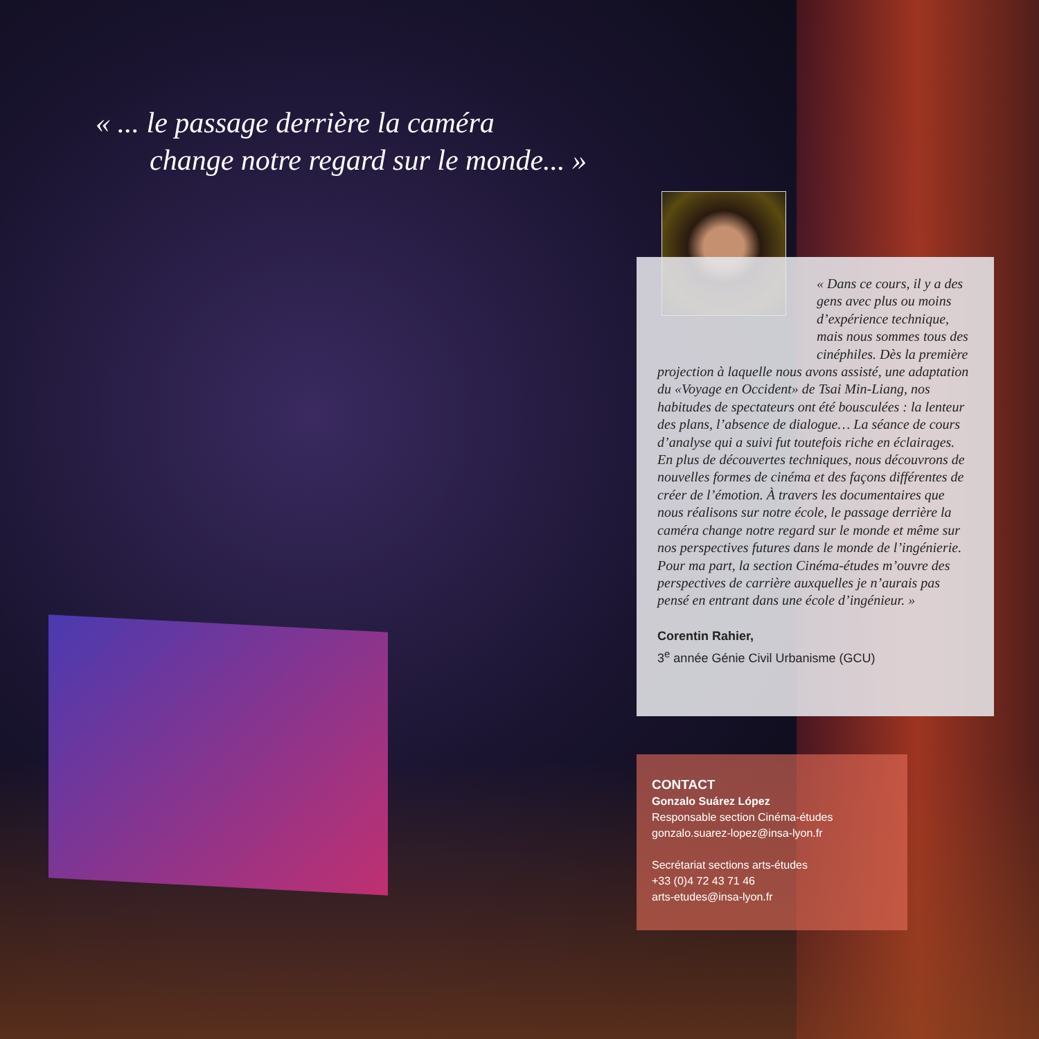« ... le passage derrière la caméra
change notre regard sur le monde... »
« Dans ce cours, il y a des gens avec plus ou moins d’expérience technique, mais nous sommes tous des cinéphiles. Dès la première projection à laquelle nous avons assisté, une adaptation du «Voyage en Occident» de Tsai Min-Liang, nos habitudes de spectateurs ont été bousculées : la lenteur des plans, l’absence de dialogue… La séance de cours d’analyse qui a suivi fut toutefois riche en éclairages. En plus de découvertes techniques, nous découvrons de nouvelles formes de cinéma et des façons différentes de créer de l’émotion. À travers les documentaires que nous réalisons sur notre école, le passage derrière la caméra change notre regard sur le monde et même sur nos perspectives futures dans le monde de l’ingénierie. Pour ma part, la section Cinéma-études m’ouvre des perspectives de carrière auxquelles je n’aurais pas pensé en entrant dans une école d’ingénieur. »
Corentin Rahier,
3<sup>e</sup> année Génie Civil Urbanisme (GCU)
CONTACT
Gonzalo Suárez López
Responsable section Cinéma-études
gonzalo.suarez-lopez@insa-lyon.fr
Secrétariat sections arts-études
+33 (0)4 72 43 71 46
arts-etudes@insa-lyon.fr